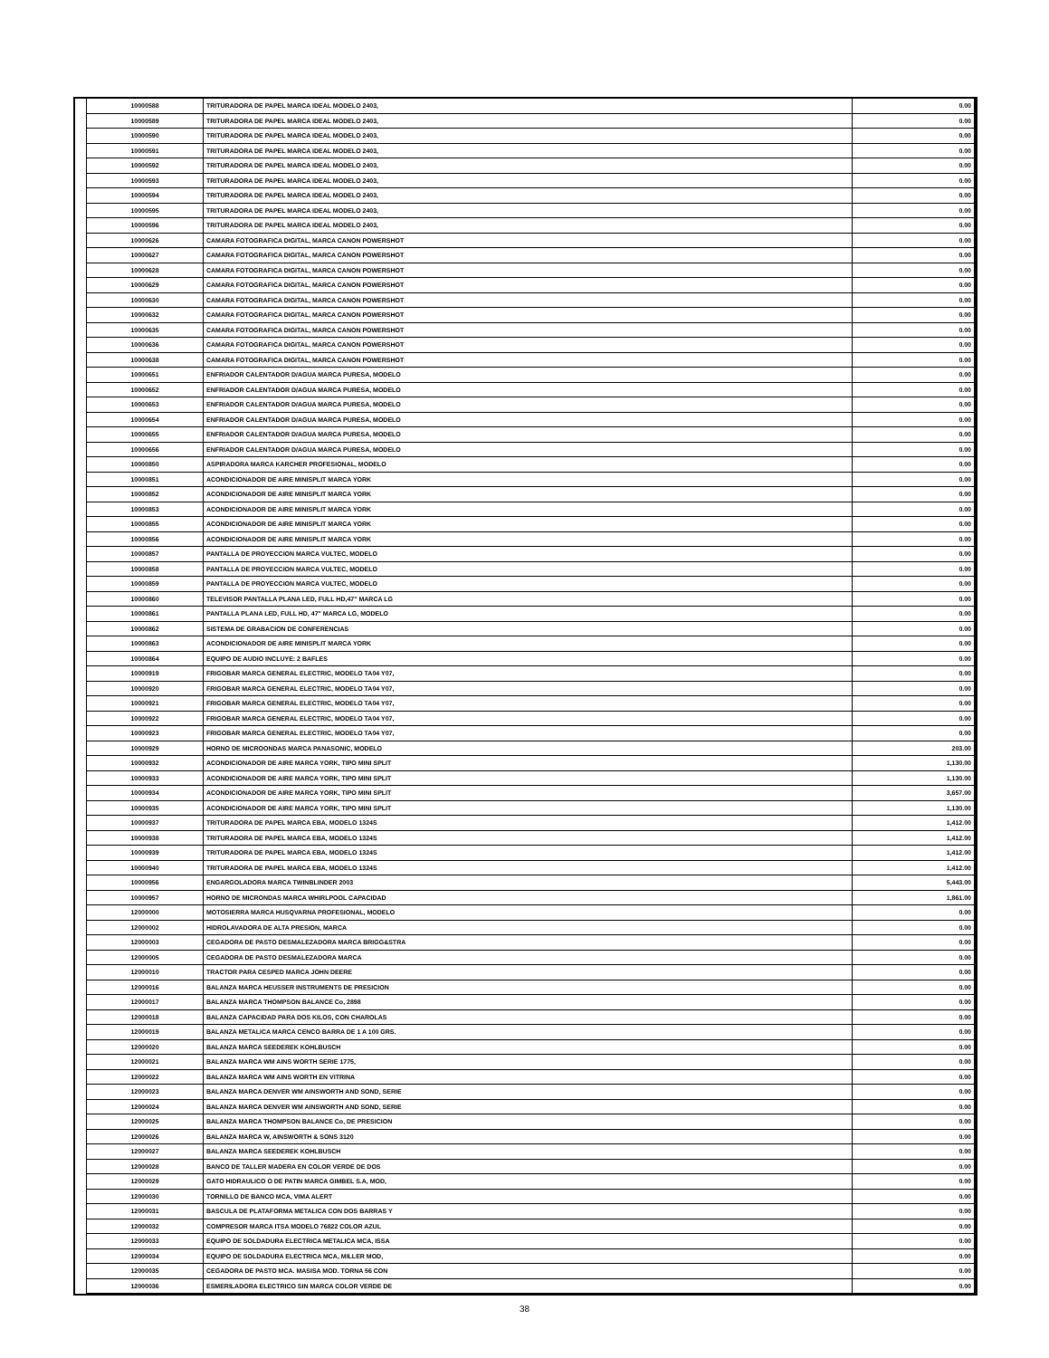| | 10000588 | TRITURADORA DE PAPEL MARCA IDEAL MODELO 2403, | 0.00 |
| | 10000589 | TRITURADORA DE PAPEL MARCA IDEAL MODELO 2403, | 0.00 |
| | 10000590 | TRITURADORA DE PAPEL MARCA IDEAL MODELO 2403, | 0.00 |
| | 10000591 | TRITURADORA DE PAPEL MARCA IDEAL MODELO 2403, | 0.00 |
| | 10000592 | TRITURADORA DE PAPEL MARCA IDEAL MODELO 2403, | 0.00 |
| | 10000593 | TRITURADORA DE PAPEL MARCA IDEAL MODELO 2403, | 0.00 |
| | 10000594 | TRITURADORA DE PAPEL MARCA IDEAL MODELO 2403, | 0.00 |
| | 10000595 | TRITURADORA DE PAPEL MARCA IDEAL MODELO 2403, | 0.00 |
| | 10000596 | TRITURADORA DE PAPEL MARCA IDEAL MODELO 2403, | 0.00 |
| | 10000626 | CAMARA FOTOGRAFICA DIGITAL, MARCA CANON POWERSHOT | 0.00 |
| | 10000627 | CAMARA FOTOGRAFICA DIGITAL, MARCA CANON POWERSHOT | 0.00 |
| | 10000628 | CAMARA FOTOGRAFICA DIGITAL, MARCA CANON POWERSHOT | 0.00 |
| | 10000629 | CAMARA FOTOGRAFICA DIGITAL, MARCA CANON POWERSHOT | 0.00 |
| | 10000630 | CAMARA FOTOGRAFICA DIGITAL, MARCA CANON POWERSHOT | 0.00 |
| | 10000632 | CAMARA FOTOGRAFICA DIGITAL, MARCA CANON POWERSHOT | 0.00 |
| | 10000635 | CAMARA FOTOGRAFICA DIGITAL, MARCA CANON POWERSHOT | 0.00 |
| | 10000636 | CAMARA FOTOGRAFICA DIGITAL, MARCA CANON POWERSHOT | 0.00 |
| | 10000638 | CAMARA FOTOGRAFICA DIGITAL, MARCA CANON POWERSHOT | 0.00 |
| | 10000651 | ENFRIADOR CALENTADOR D/AGUA MARCA PURESA, MODELO | 0.00 |
| | 10000652 | ENFRIADOR CALENTADOR D/AGUA MARCA PURESA, MODELO | 0.00 |
| | 10000653 | ENFRIADOR CALENTADOR D/AGUA MARCA PURESA, MODELO | 0.00 |
| | 10000654 | ENFRIADOR CALENTADOR D/AGUA MARCA PURESA, MODELO | 0.00 |
| | 10000655 | ENFRIADOR CALENTADOR D/AGUA MARCA PURESA, MODELO | 0.00 |
| | 10000656 | ENFRIADOR CALENTADOR D/AGUA MARCA PURESA, MODELO | 0.00 |
| | 10000850 | ASPIRADORA MARCA KARCHER PROFESIONAL, MODELO | 0.00 |
| | 10000851 | ACONDICIONADOR DE AIRE MINISPLIT MARCA YORK | 0.00 |
| | 10000852 | ACONDICIONADOR DE AIRE MINISPLIT MARCA YORK | 0.00 |
| | 10000853 | ACONDICIONADOR DE AIRE MINISPLIT MARCA YORK | 0.00 |
| | 10000855 | ACONDICIONADOR DE AIRE MINISPLIT MARCA YORK | 0.00 |
| | 10000856 | ACONDICIONADOR DE AIRE MINISPLIT MARCA YORK | 0.00 |
| | 10000857 | PANTALLA DE PROYECCION MARCA VULTEC, MODELO | 0.00 |
| | 10000858 | PANTALLA DE PROYECCION MARCA VULTEC, MODELO | 0.00 |
| | 10000859 | PANTALLA DE PROYECCION MARCA VULTEC, MODELO | 0.00 |
| | 10000860 | TELEVISOR PANTALLA PLANA LED, FULL HD,47" MARCA LG | 0.00 |
| | 10000861 | PANTALLA PLANA LED, FULL HD, 47" MARCA LG, MODELO | 0.00 |
| | 10000862 | SISTEMA DE GRABACION DE CONFERENCIAS | 0.00 |
| | 10000863 | ACONDICIONADOR DE AIRE MINISPLIT MARCA YORK | 0.00 |
| | 10000864 | EQUIPO DE AUDIO INCLUYE: 2 BAFLES | 0.00 |
| | 10000919 | FRIGOBAR MARCA GENERAL ELECTRIC, MODELO TA04 Y07, | 0.00 |
| | 10000920 | FRIGOBAR MARCA GENERAL ELECTRIC, MODELO TA04 Y07, | 0.00 |
| | 10000921 | FRIGOBAR MARCA GENERAL ELECTRIC, MODELO TA04 Y07, | 0.00 |
| | 10000922 | FRIGOBAR MARCA GENERAL ELECTRIC, MODELO TA04 Y07, | 0.00 |
| | 10000923 | FRIGOBAR MARCA GENERAL ELECTRIC, MODELO TA04 Y07, | 0.00 |
| | 10000929 | HORNO DE MICROONDAS MARCA PANASONIC, MODELO | 203.00 |
| | 10000932 | ACONDICIONADOR DE AIRE MARCA YORK, TIPO MINI SPLIT | 1,130.00 |
| | 10000933 | ACONDICIONADOR DE AIRE MARCA YORK, TIPO MINI SPLIT | 1,130.00 |
| | 10000934 | ACONDICIONADOR DE AIRE MARCA YORK, TIPO MINI SPLIT | 3,657.00 |
| | 10000935 | ACONDICIONADOR DE AIRE MARCA YORK, TIPO MINI SPLIT | 1,130.00 |
| | 10000937 | TRITURADORA DE PAPEL MARCA EBA, MODELO 1324S | 1,412.00 |
| | 10000938 | TRITURADORA DE PAPEL MARCA EBA, MODELO 1324S | 1,412.00 |
| | 10000939 | TRITURADORA DE PAPEL MARCA EBA, MODELO 1324S | 1,412.00 |
| | 10000940 | TRITURADORA DE PAPEL MARCA EBA, MODELO 1324S | 1,412.00 |
| | 10000956 | ENGARGOLADORA MARCA TWINBLINDER 2003 | 5,443.00 |
| | 10000957 | HORNO DE MICRONDAS MARCA WHIRLPOOL CAPACIDAD | 1,861.00 |
| | 12000000 | MOTOSIERRA MARCA HUSQVARNA PROFESIONAL, MODELO | 0.00 |
| | 12000002 | HIDROLAVADORA DE ALTA PRESION, MARCA | 0.00 |
| | 12000003 | CEGADORA DE PASTO DESMALEZADORA MARCA BRIGG&STRA | 0.00 |
| | 12000005 | CEGADORA DE PASTO DESMALEZADORA MARCA | 0.00 |
| | 12000010 | TRACTOR PARA CESPED MARCA JOHN DEERE | 0.00 |
| | 12000016 | BALANZA MARCA HEUSSER INSTRUMENTS DE PRESICION | 0.00 |
| | 12000017 | BALANZA MARCA THOMPSON BALANCE Co, 2898 | 0.00 |
| | 12000018 | BALANZA CAPACIDAD PARA DOS KILOS, CON CHAROLAS | 0.00 |
| | 12000019 | BALANZA METALICA MARCA CENCO BARRA DE 1 A 100 GRS. | 0.00 |
| | 12000020 | BALANZA MARCA SEEDEREK KOHLBUSCH | 0.00 |
| | 12000021 | BALANZA MARCA WM AINS WORTH SERIE 1775, | 0.00 |
| | 12000022 | BALANZA MARCA WM AINS WORTH EN VITRINA | 0.00 |
| | 12000023 | BALANZA MARCA DENVER WM AINSWORTH AND SOND, SERIE | 0.00 |
| | 12000024 | BALANZA MARCA DENVER WM AINSWORTH AND SOND, SERIE | 0.00 |
| | 12000025 | BALANZA MARCA THOMPSON BALANCE Co, DE PRESICION | 0.00 |
| | 12000026 | BALANZA MARCA W, AINSWORTH & SONS 3120 | 0.00 |
| | 12000027 | BALANZA MARCA SEEDEREK KOHLBUSCH | 0.00 |
| | 12000028 | BANCO DE TALLER MADERA EN COLOR VERDE DE DOS | 0.00 |
| | 12000029 | GATO HIDRAULICO O DE PATIN MARCA GIMBEL S.A, MOD, | 0.00 |
| | 12000030 | TORNILLO DE BANCO MCA, VIMA ALERT | 0.00 |
| | 12000031 | BASCULA DE PLATAFORMA METALICA CON DOS BARRAS Y | 0.00 |
| | 12000032 | COMPRESOR MARCA ITSA MODELO 76822 COLOR AZUL | 0.00 |
| | 12000033 | EQUIPO DE SOLDADURA ELECTRICA METALICA MCA, ISSA | 0.00 |
| | 12000034 | EQUIPO DE SOLDADURA ELECTRICA MCA, MILLER MOD, | 0.00 |
| | 12000035 | CEGADORA DE PASTO MCA. MASISA MOD. TORNA 56 CON | 0.00 |
| | 12000036 | ESMERILADORA ELECTRICO SIN MARCA COLOR VERDE DE | 0.00 |
38